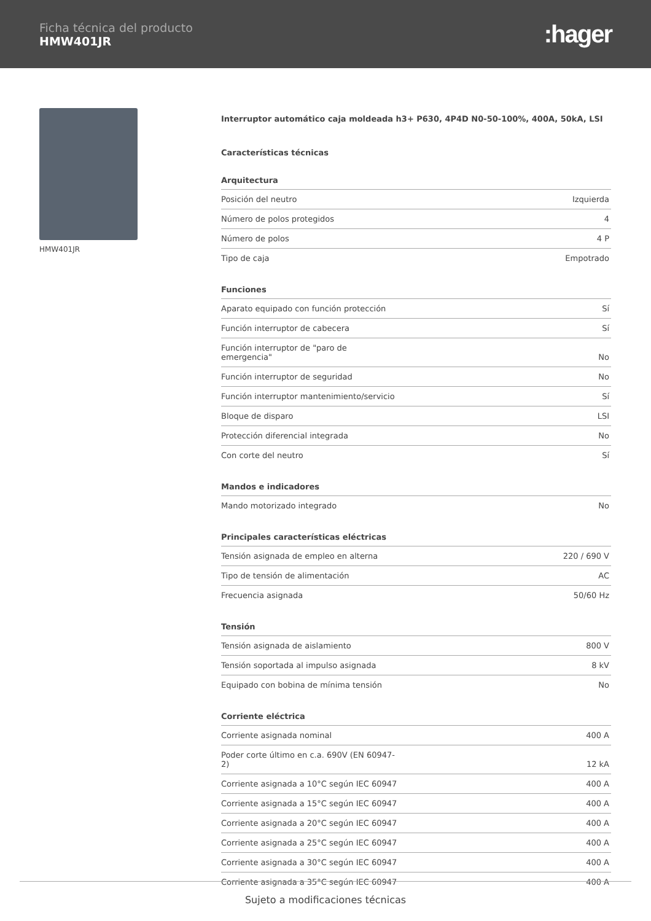Ficha técnica del producto
HMW401JR
:hager
HMW401JR
Interruptor automático caja moldeada h3+ P630, 4P4D N0-50-100%, 400A, 50kA, LSI
Características técnicas
Arquitectura
| Posición del neutro | Izquierda |
| Número de polos protegidos | 4 |
| Número de polos | 4 P |
| Tipo de caja | Empotrado |
Funciones
| Aparato equipado con función protección | Sí |
| Función interruptor de cabecera | Sí |
| Función interruptor de "paro de emergencia" | No |
| Función interruptor de seguridad | No |
| Función interruptor mantenimiento/servicio | Sí |
| Bloque de disparo | LSI |
| Protección diferencial integrada | No |
| Con corte del neutro | Sí |
Mandos e indicadores
| Mando motorizado integrado | No |
Principales características eléctricas
| Tensión asignada de empleo en alterna | 220 / 690 V |
| Tipo de tensión de alimentación | AC |
| Frecuencia asignada | 50/60 Hz |
Tensión
| Tensión asignada de aislamiento | 800 V |
| Tensión soportada al impulso asignada | 8 kV |
| Equipado con bobina de mínima tensión | No |
Corriente eléctrica
| Corriente asignada nominal | 400 A |
| Poder corte último en c.a. 690V (EN 60947-2) | 12 kA |
| Corriente asignada a 10°C según IEC 60947 | 400 A |
| Corriente asignada a 15°C según IEC 60947 | 400 A |
| Corriente asignada a 20°C según IEC 60947 | 400 A |
| Corriente asignada a 25°C según IEC 60947 | 400 A |
| Corriente asignada a 30°C según IEC 60947 | 400 A |
| Corriente asignada a 35°C según IEC 60947 | 400 A |
Sujeto a modificaciones técnicas